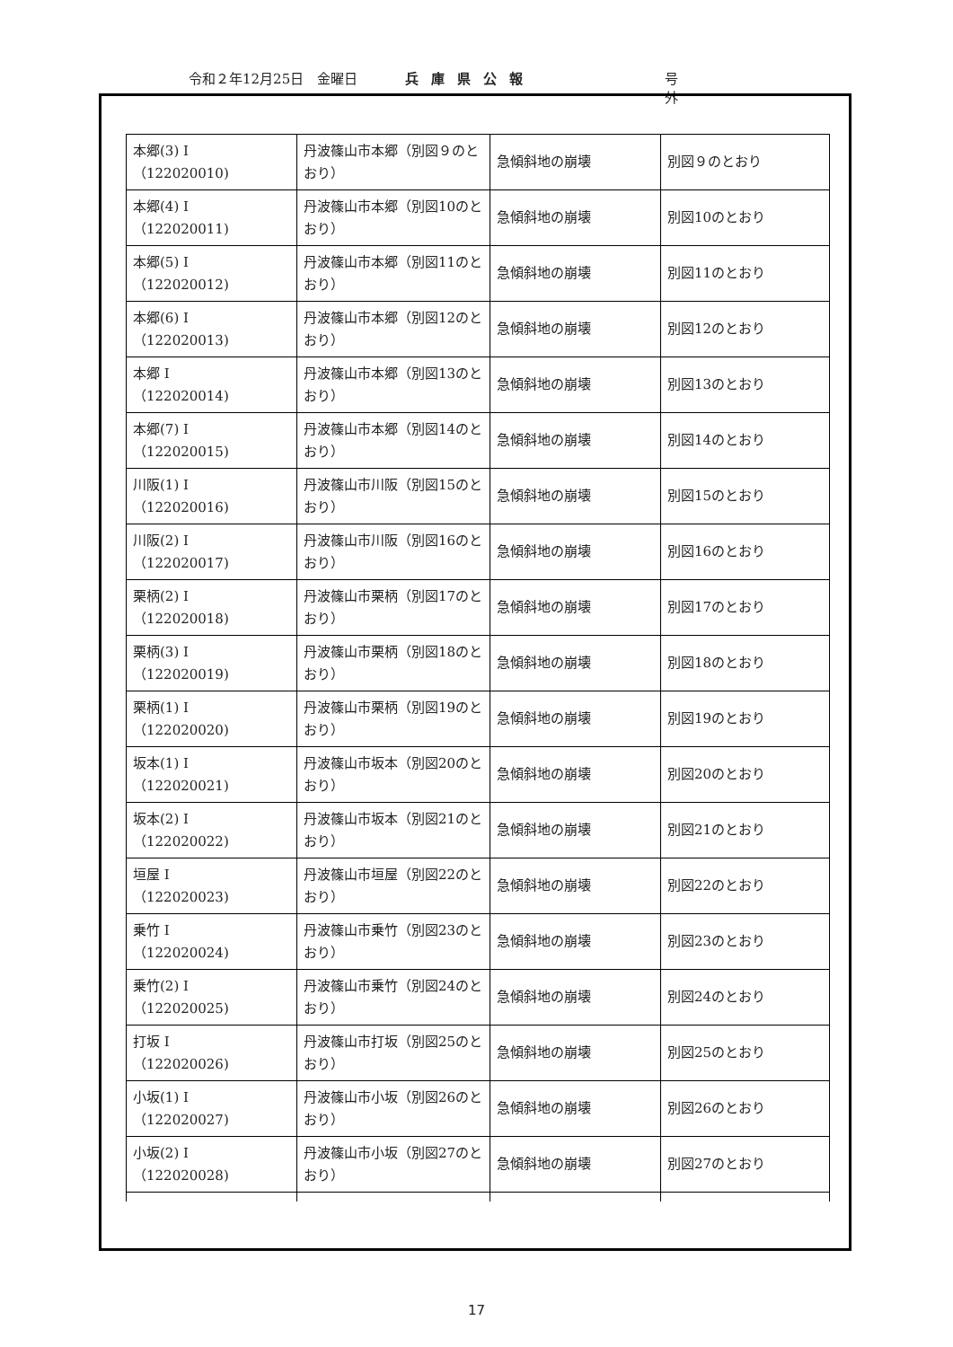令和２年12月25日　金曜日 兵庫県公報 号 外
| 本郷(3) I （122020010) | 丹波篠山市本郷（別図９のとおり） | 急傾斜地の崩壊 | 別図９のとおり |
| 本郷(4) I （122020011) | 丹波篠山市本郷（別図10のとおり） | 急傾斜地の崩壊 | 別図10のとおり |
| 本郷(5) I （122020012) | 丹波篠山市本郷（別図11のとおり） | 急傾斜地の崩壊 | 別図11のとおり |
| 本郷(6) I （122020013) | 丹波篠山市本郷（別図12のとおり） | 急傾斜地の崩壊 | 別図12のとおり |
| 本郷 I （122020014) | 丹波篠山市本郷（別図13のとおり） | 急傾斜地の崩壊 | 別図13のとおり |
| 本郷(7) I （122020015) | 丹波篠山市本郷（別図14のとおり） | 急傾斜地の崩壊 | 別図14のとおり |
| 川阪(1) I （122020016) | 丹波篠山市川阪（別図15のとおり） | 急傾斜地の崩壊 | 別図15のとおり |
| 川阪(2) I （122020017) | 丹波篠山市川阪（別図16のとおり） | 急傾斜地の崩壊 | 別図16のとおり |
| 栗柄(2) I （122020018) | 丹波篠山市栗柄（別図17のとおり） | 急傾斜地の崩壊 | 別図17のとおり |
| 栗柄(3) I （122020019) | 丹波篠山市栗柄（別図18のとおり） | 急傾斜地の崩壊 | 別図18のとおり |
| 栗柄(1) I （122020020) | 丹波篠山市栗柄（別図19のとおり） | 急傾斜地の崩壊 | 別図19のとおり |
| 坂本(1) I （122020021) | 丹波篠山市坂本（別図20のとおり） | 急傾斜地の崩壊 | 別図20のとおり |
| 坂本(2) I （122020022) | 丹波篠山市坂本（別図21のとおり） | 急傾斜地の崩壊 | 別図21のとおり |
| 垣屋 I （122020023) | 丹波篠山市垣屋（別図22のとおり） | 急傾斜地の崩壊 | 別図22のとおり |
| 乗竹 I （122020024) | 丹波篠山市乗竹（別図23のとおり） | 急傾斜地の崩壊 | 別図23のとおり |
| 乗竹(2) I （122020025) | 丹波篠山市乗竹（別図24のとおり） | 急傾斜地の崩壊 | 別図24のとおり |
| 打坂 I （122020026) | 丹波篠山市打坂（別図25のとおり） | 急傾斜地の崩壊 | 別図25のとおり |
| 小坂(1) I （122020027) | 丹波篠山市小坂（別図26のとおり） | 急傾斜地の崩壊 | 別図26のとおり |
| 小坂(2) I （122020028) | 丹波篠山市小坂（別図27のとおり） | 急傾斜地の崩壊 | 別図27のとおり |
17